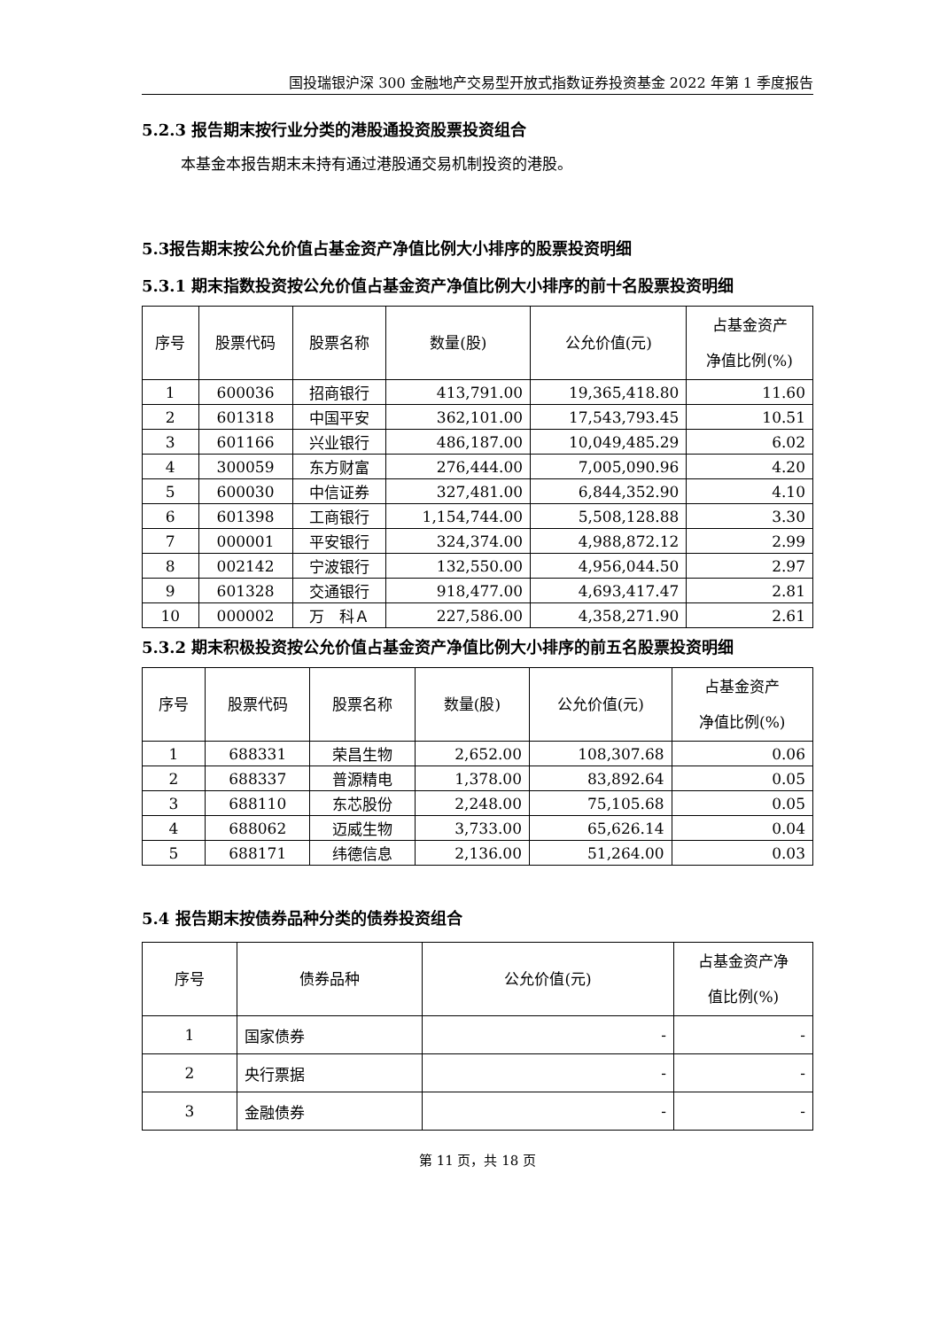国投瑞银沪深 300 金融地产交易型开放式指数证券投资基金 2022 年第 1 季度报告
5.2.3 报告期末按行业分类的港股通投资股票投资组合
本基金本报告期末未持有通过港股通交易机制投资的港股。
5.3报告期末按公允价值占基金资产净值比例大小排序的股票投资明细
5.3.1 期末指数投资按公允价值占基金资产净值比例大小排序的前十名股票投资明细
| 序号 | 股票代码 | 股票名称 | 数量(股) | 公允价值(元) | 占基金资产 净值比例(%) |
| --- | --- | --- | --- | --- | --- |
| 1 | 600036 | 招商银行 | 413,791.00 | 19,365,418.80 | 11.60 |
| 2 | 601318 | 中国平安 | 362,101.00 | 17,543,793.45 | 10.51 |
| 3 | 601166 | 兴业银行 | 486,187.00 | 10,049,485.29 | 6.02 |
| 4 | 300059 | 东方财富 | 276,444.00 | 7,005,090.96 | 4.20 |
| 5 | 600030 | 中信证券 | 327,481.00 | 6,844,352.90 | 4.10 |
| 6 | 601398 | 工商银行 | 1,154,744.00 | 5,508,128.88 | 3.30 |
| 7 | 000001 | 平安银行 | 324,374.00 | 4,988,872.12 | 2.99 |
| 8 | 002142 | 宁波银行 | 132,550.00 | 4,956,044.50 | 2.97 |
| 9 | 601328 | 交通银行 | 918,477.00 | 4,693,417.47 | 2.81 |
| 10 | 000002 | 万 科Ａ | 227,586.00 | 4,358,271.90 | 2.61 |
5.3.2 期末积极投资按公允价值占基金资产净值比例大小排序的前五名股票投资明细
| 序号 | 股票代码 | 股票名称 | 数量(股) | 公允价值(元) | 占基金资产 净值比例(%) |
| --- | --- | --- | --- | --- | --- |
| 1 | 688331 | 荣昌生物 | 2,652.00 | 108,307.68 | 0.06 |
| 2 | 688337 | 普源精电 | 1,378.00 | 83,892.64 | 0.05 |
| 3 | 688110 | 东芯股份 | 2,248.00 | 75,105.68 | 0.05 |
| 4 | 688062 | 迈威生物 | 3,733.00 | 65,626.14 | 0.04 |
| 5 | 688171 | 纬德信息 | 2,136.00 | 51,264.00 | 0.03 |
5.4 报告期末按债券品种分类的债券投资组合
| 序号 | 债券品种 | 公允价值(元) | 占基金资产净 值比例(%) |
| --- | --- | --- | --- |
| 1 | 国家债券 | - | - |
| 2 | 央行票据 | - | - |
| 3 | 金融债券 | - | - |
第 11 页，共 18 页